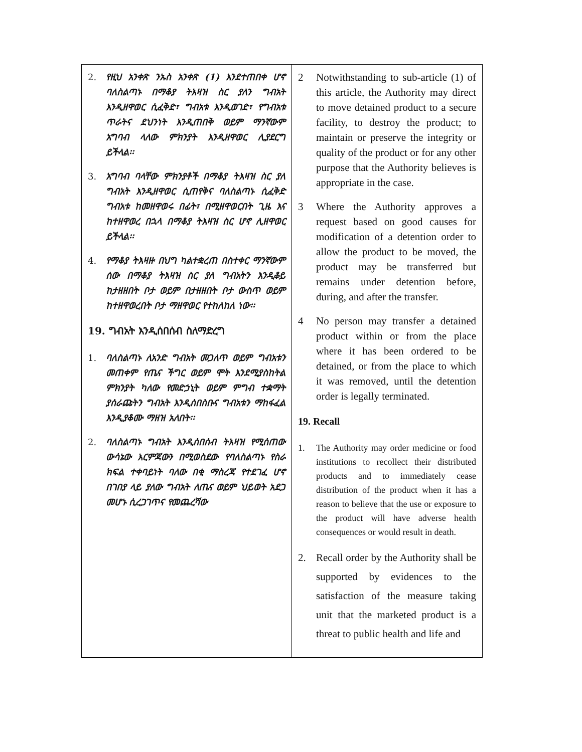| 2. የዚህ አንቀጽ ንኡስ አንቀጽ (1) እንደተጠበቀ ሆኖ ባለስልጣኑ በማቆያ ትእዛዝ ስር ያለን ግብአት እንዲዘዋወር ሲፈቅድ፣ ግብአቱ እንዲወገድ፣ የግብአቱ ጥራትና ደህንነት እንዲጠበቅ ወይም ማንኛውም አግባብ ላለው ምክንያት እንዲዘዋወር ሊያደርግ ይችላል፡፡ 3. አግባብ ባላቸው ምክንያቶች በማቆያ ትእዛዝ ስር ያለ ግብአት እንዲዘዋወር ሲጠየቅና ባለስልጣኑ ሲፈቅድ ግብአቱ ከመዘዋወሩ በፊት፣ በሚዘዋወርበት ጊዜ እና ከተዘዋወረ በኋላ በማቆያ ትእዛዝ ስር ሆኖ ሊዘዋወር ይችላል፡፡ 4. የማቆያ ትእዛዙ በህግ ካልተቋረጠ በስተቀር ማንኛውም ሰው በማቆያ ትእዛዝ ስር ያለ ግብአትን እንዲቆይ ከታዘዘበት ቦታ ወይም በታዘዘበት ቦታ ውስጥ ወይም ከተዘዋወረበት ቦታ ማዘዋወር የተከለከለ ነው፡፡ 19. ግብአት እንዲሰበሰብ ስለማድረግ 1. ባለስልጣኑ ለአንድ ግብአት መጋለጥ ወይም ግብአቱን መጠቀም የጤና ችግር ወይም ሞት እንደሚያስከትል ምክንያት ካለው የመድኃኒት ወይም ምግብ ተቋማት ያሰራጩትን ግብአት እንዲሰበስቡና ግብአቱን ማከፋፈል እንዲያቆሙ ማዘዝ አለበት፡፡ 2. ባለስልጣኑ ግብአት እንዲሰበሰብ ትእዛዝ የሚሰጠው ውሳኔው እርምጃውን በሚወስደው የባለስልጣኑ የስራ ክፍል ተቀባይነት ባለው በቂ ማስረጃ የተደገፈ ሆኖ በገበያ ላይ ያለው ግብአት ለጤና ወይም ህይወት አደጋ መሆኑ ሲረጋገጥና የመጨረሻው | 2 Notwithstanding to sub-article (1) of this article, the Authority may direct to move detained product to a secure facility, to destroy the product; to maintain or preserve the integrity or quality of the product or for any other purpose that the Authority believes is appropriate in the case. 3 Where the Authority approves a request based on good causes for modification of a detention order to allow the product to be moved, the product may be transferred but remains under detention before, during, and after the transfer. 4 No person may transfer a detained product within or from the place where it has been ordered to be detained, or from the place to which it was removed, until the detention order is legally terminated. 19. Recall 1. The Authority may order medicine or food institutions to recollect their distributed products and to immediately cease distribution of the product when it has a reason to believe that the use or exposure to the product will have adverse health consequences or would result in death. 2. Recall order by the Authority shall be supported by evidences to the satisfaction of the measure taking unit that the marketed product is a threat to public health and life and |